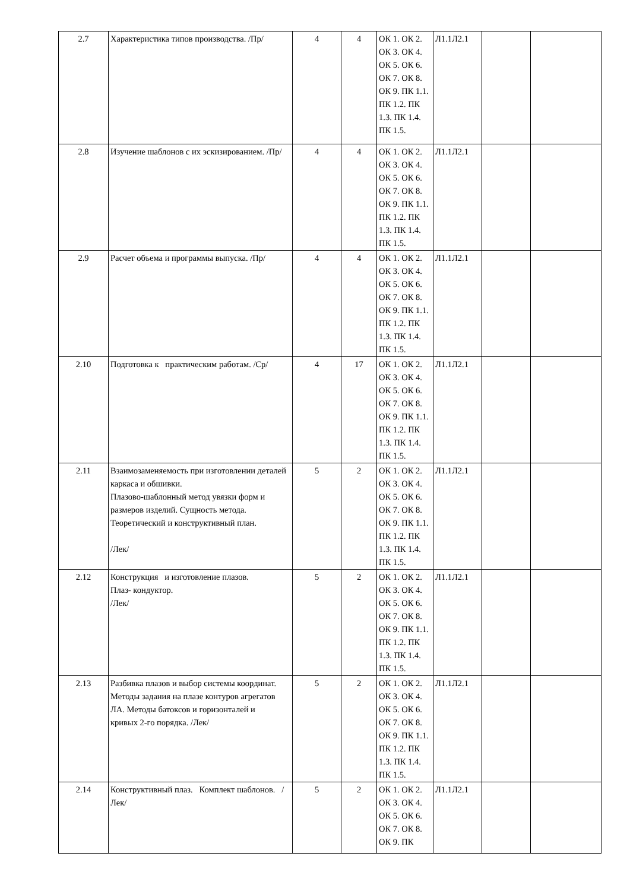| 2.7 | Характеристика типов производства. /Пр/ | 4 | 4 | ОК 1. ОК 2. ОК 3. ОК 4. ОК 5. ОК 6. ОК 7. ОК 8. ОК 9. ПК 1.1. ПК 1.2. ПК 1.3. ПК 1.4. ПК 1.5. | Л1.1Л2.1 | | |
| 2.8 | Изучение шаблонов с их эскизированием. /Пр/ | 4 | 4 | ОК 1. ОК 2. ОК 3. ОК 4. ОК 5. ОК 6. ОК 7. ОК 8. ОК 9. ПК 1.1. ПК 1.2. ПК 1.3. ПК 1.4. ПК 1.5. | Л1.1Л2.1 | | |
| 2.9 | Расчет объема и программы выпуска. /Пр/ | 4 | 4 | ОК 1. ОК 2. ОК 3. ОК 4. ОК 5. ОК 6. ОК 7. ОК 8. ОК 9. ПК 1.1. ПК 1.2. ПК 1.3. ПК 1.4. ПК 1.5. | Л1.1Л2.1 | | |
| 2.10 | Подготовка к практическим работам. /Ср/ | 4 | 17 | ОК 1. ОК 2. ОК 3. ОК 4. ОК 5. ОК 6. ОК 7. ОК 8. ОК 9. ПК 1.1. ПК 1.2. ПК 1.3. ПК 1.4. ПК 1.5. | Л1.1Л2.1 | | |
| 2.11 | Взаимозаменяемость при изготовлении деталей каркаса и обшивки. Плазово-шаблонный метод увязки форм и размеров изделий. Сущность метода. Теоретический и конструктивный план. /Лек/ | 5 | 2 | ОК 1. ОК 2. ОК 3. ОК 4. ОК 5. ОК 6. ОК 7. ОК 8. ОК 9. ПК 1.1. ПК 1.2. ПК 1.3. ПК 1.4. ПК 1.5. | Л1.1Л2.1 | | |
| 2.12 | Конструкция и изготовление плазов. Плаз- кондуктор. /Лек/ | 5 | 2 | ОК 1. ОК 2. ОК 3. ОК 4. ОК 5. ОК 6. ОК 7. ОК 8. ОК 9. ПК 1.1. ПК 1.2. ПК 1.3. ПК 1.4. ПК 1.5. | Л1.1Л2.1 | | |
| 2.13 | Разбивка плазов и выбор системы координат. Методы задания на плазе контуров агрегатов ЛА. Методы батоксов и горизонталей и кривых 2-го порядка. /Лек/ | 5 | 2 | ОК 1. ОК 2. ОК 3. ОК 4. ОК 5. ОК 6. ОК 7. ОК 8. ОК 9. ПК 1.1. ПК 1.2. ПК 1.3. ПК 1.4. ПК 1.5. | Л1.1Л2.1 | | |
| 2.14 | Конструктивный плаз. Комплект шаблонов. /Лек/ | 5 | 2 | ОК 1. ОК 2. ОК 3. ОК 4. ОК 5. ОК 6. ОК 7. ОК 8. ОК 9. ПК | Л1.1Л2.1 | | |